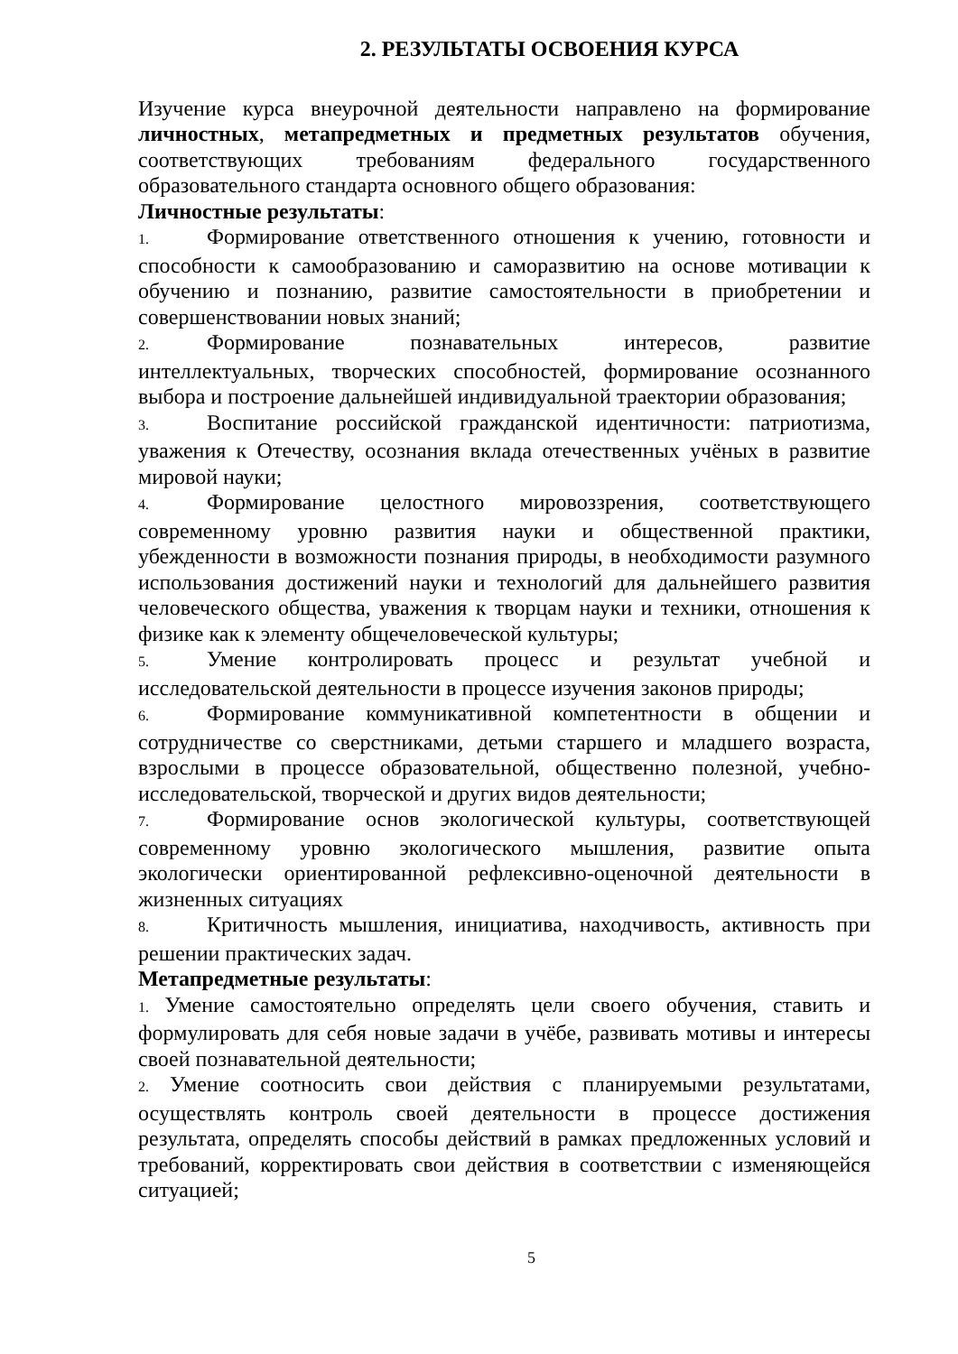2. РЕЗУЛЬТАТЫ ОСВОЕНИЯ КУРСА
Изучение курса внеурочной деятельности направлено на формирование личностных, метапредметных и предметных результатов обучения, соответствующих требованиям федерального государственного образовательного стандарта основного общего образования:
Личностные результаты:
1. Формирование ответственного отношения к учению, готовности и способности к самообразованию и саморазвитию на основе мотивации к обучению и познанию, развитие самостоятельности в приобретении и совершенствовании новых знаний;
2. Формирование познавательных интересов, развитие интеллектуальных, творческих способностей, формирование осознанного выбора и построение дальнейшей индивидуальной траектории образования;
3. Воспитание российской гражданской идентичности: патриотизма, уважения к Отечеству, осознания вклада отечественных учёных в развитие мировой науки;
4. Формирование целостного мировоззрения, соответствующего современному уровню развития науки и общественной практики, убежденности в возможности познания природы, в необходимости разумного использования достижений науки и технологий для дальнейшего развития человеческого общества, уважения к творцам науки и техники, отношения к физике как к элементу общечеловеческой культуры;
5. Умение контролировать процесс и результат учебной и исследовательской деятельности в процессе изучения законов природы;
6. Формирование коммуникативной компетентности в общении и сотрудничестве со сверстниками, детьми старшего и младшего возраста, взрослыми в процессе образовательной, общественно полезной, учебно-исследовательской, творческой и других видов деятельности;
7. Формирование основ экологической культуры, соответствующей современному уровню экологического мышления, развитие опыта экологически ориентированной рефлексивно-оценочной деятельности в жизненных ситуациях
8. Критичность мышления, инициатива, находчивость, активность при решении практических задач.
Метапредметные результаты:
1. Умение самостоятельно определять цели своего обучения, ставить и формулировать для себя новые задачи в учёбе, развивать мотивы и интересы своей познавательной деятельности;
2. Умение соотносить свои действия с планируемыми результатами, осуществлять контроль своей деятельности в процессе достижения результата, определять способы действий в рамках предложенных условий и требований, корректировать свои действия в соответствии с изменяющейся ситуацией;
5